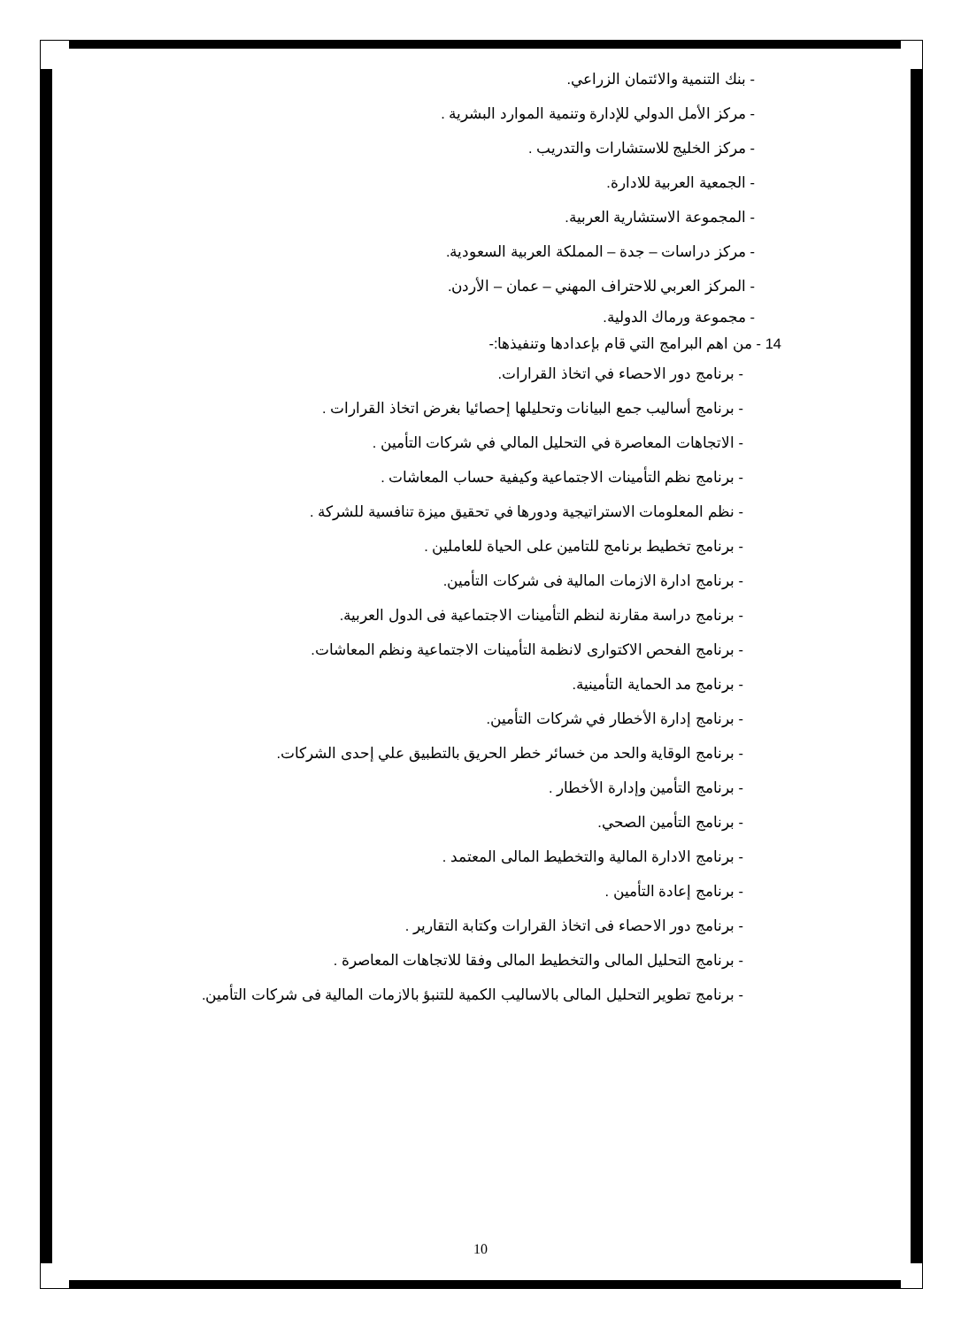- بنك التنمية والائتمان الزراعي.
- مركز الأمل الدولي للإدارة وتنمية الموارد البشرية .
- مركز الخليج للاستشارات والتدريب .
- الجمعية العربية للادارة.
- المجموعة الاستشارية العربية.
- مركز دراسات – جدة – المملكة العربية السعودية.
- المركز العربي للاحتراف المهني – عمان – الأردن.
- مجموعة ورماك الدولية.
14 - من اهم البرامج التي قام بإعدادها وتنفيذها:-
- برنامج دور الاحصاء في اتخاذ القرارات.
- برنامج أساليب جمع البيانات وتحليلها إحصائيا بغرض اتخاذ القرارات .
- الاتجاهات المعاصرة في التحليل المالي في شركات التأمين .
- برنامج نظم التأمينات الاجتماعية وكيفية حساب المعاشات .
- نظم المعلومات الاستراتيجية ودورها في تحقيق ميزة تنافسية للشركة .
- برنامج تخطيط برنامج للتامين على الحياة للعاملين .
- برنامج ادارة الازمات المالية فى شركات التأمين.
- برنامج دراسة مقارنة لنظم التأمينات الاجتماعية فى الدول العربية.
- برنامج الفحص الاكتوارى لانظمة التأمينات الاجتماعية ونظم المعاشات.
- برنامج مد الحماية التأمينية.
- برنامج إدارة الأخطار في شركات التأمين.
- برنامج الوقاية والحد من خسائر خطر الحريق بالتطبيق علي إحدى الشركات.
- برنامج التأمين وإدارة الأخطار .
- برنامج التأمين الصحي.
- برنامج الادارة المالية والتخطيط المالى المعتمد .
- برنامج إعادة التأمين .
- برنامج دور الاحصاء فى اتخاذ القرارات وكتابة التقارير .
- برنامج التحليل المالى والتخطيط المالى وفقا للاتجاهات المعاصرة .
- برنامج تطوير التحليل المالى بالاساليب الكمية للتنبؤ بالازمات المالية فى شركات التأمين.
10